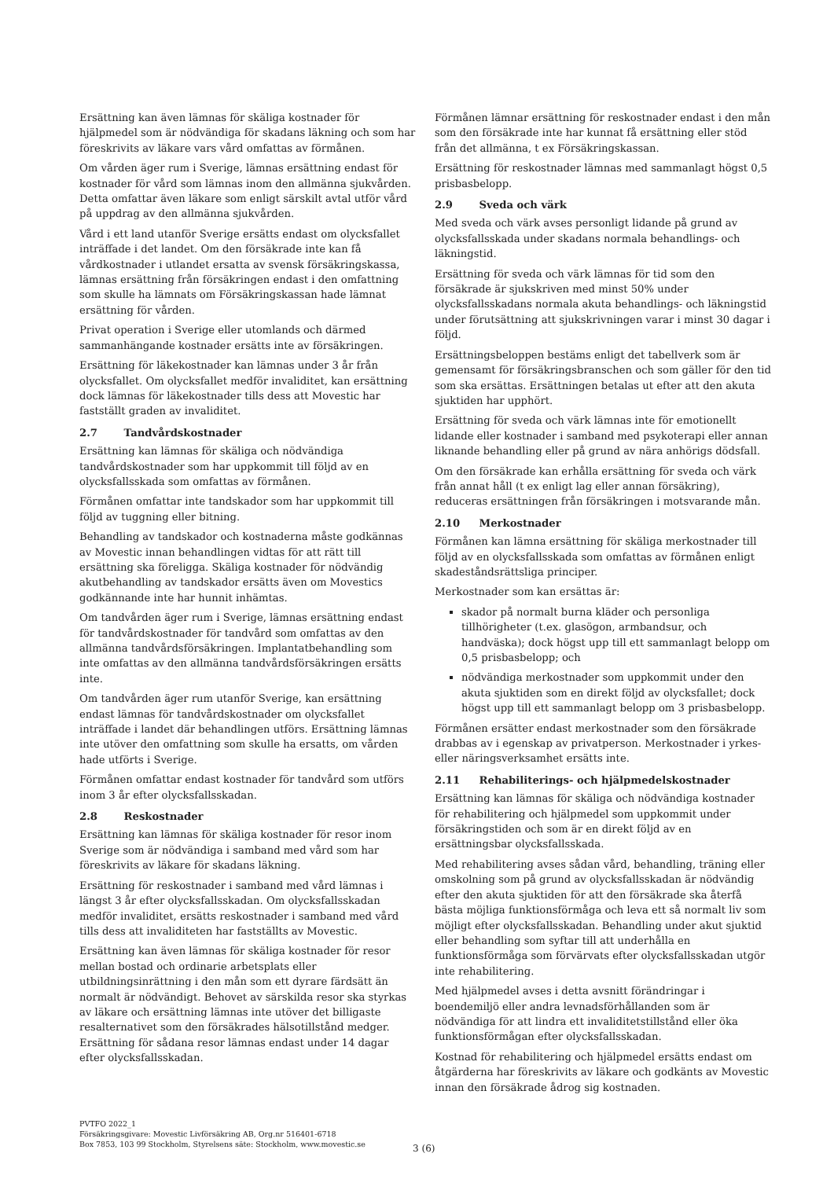Ersättning kan även lämnas för skäliga kostnader för hjälpmedel som är nödvändiga för skadans läkning och som har föreskrivits av läkare vars vård omfattas av förmånen.
Om vården äger rum i Sverige, lämnas ersättning endast för kostnader för vård som lämnas inom den allmänna sjukvården. Detta omfattar även läkare som enligt särskilt avtal utför vård på uppdrag av den allmänna sjukvården.
Vård i ett land utanför Sverige ersätts endast om olycksfallet inträffade i det landet. Om den försäkrade inte kan få vårdkostnader i utlandet ersatta av svensk försäkringskassa, lämnas ersättning från försäkringen endast i den omfattning som skulle ha lämnats om Försäkringskassan hade lämnat ersättning för vården.
Privat operation i Sverige eller utomlands och därmed sammanhängande kostnader ersätts inte av försäkringen.
Ersättning för läkekostnader kan lämnas under 3 år från olycksfallet. Om olycksfallet medför invaliditet, kan ersättning dock lämnas för läkekostnader tills dess att Movestic har fastställt graden av invaliditet.
2.7 Tandvårdskostnader
Ersättning kan lämnas för skäliga och nödvändiga tandvårdskostnader som har uppkommit till följd av en olycksfallsskada som omfattas av förmånen.
Förmånen omfattar inte tandskador som har uppkommit till följd av tuggning eller bitning.
Behandling av tandskador och kostnaderna måste godkännas av Movestic innan behandlingen vidtas för att rätt till ersättning ska föreligga. Skäliga kostnader för nödvändig akutbehandling av tandskador ersätts även om Movestics godkännande inte har hunnit inhämtas.
Om tandvården äger rum i Sverige, lämnas ersättning endast för tandvårdskostnader för tandvård som omfattas av den allmänna tandvårdsförsäkringen. Implantatbehandling som inte omfattas av den allmänna tandvårdsförsäkringen ersätts inte.
Om tandvården äger rum utanför Sverige, kan ersättning endast lämnas för tandvårdskostnader om olycksfallet inträffade i landet där behandlingen utförs. Ersättning lämnas inte utöver den omfattning som skulle ha ersatts, om vården hade utförts i Sverige.
Förmånen omfattar endast kostnader för tandvård som utförs inom 3 år efter olycksfallsskadan.
2.8 Reskostnader
Ersättning kan lämnas för skäliga kostnader för resor inom Sverige som är nödvändiga i samband med vård som har föreskrivits av läkare för skadans läkning.
Ersättning för reskostnader i samband med vård lämnas i längst 3 år efter olycksfallsskadan. Om olycksfallsskadan medför invaliditet, ersätts reskostnader i samband med vård tills dess att invaliditeten har fastställts av Movestic.
Ersättning kan även lämnas för skäliga kostnader för resor mellan bostad och ordinarie arbetsplats eller utbildningsinrättning i den mån som ett dyrare färdsätt än normalt är nödvändigt. Behovet av särskilda resor ska styrkas av läkare och ersättning lämnas inte utöver det billigaste resalternativet som den försäkrades hälsotillstånd medger. Ersättning för sådana resor lämnas endast under 14 dagar efter olycksfallsskadan.
Förmånen lämnar ersättning för reskostnader endast i den mån som den försäkrade inte har kunnat få ersättning eller stöd från det allmänna, t ex Försäkringskassan.
Ersättning för reskostnader lämnas med sammanlagt högst 0,5 prisbasbelopp.
2.9 Sveda och värk
Med sveda och värk avses personligt lidande på grund av olycksfallsskada under skadans normala behandlings- och läkningstid.
Ersättning för sveda och värk lämnas för tid som den försäkrade är sjukskriven med minst 50% under olycksfallsskadans normala akuta behandlings- och läkningstid under förutsättning att sjukskrivningen varar i minst 30 dagar i följd.
Ersättningsbeloppen bestäms enligt det tabellverk som är gemensamt för försäkringsbranschen och som gäller för den tid som ska ersättas. Ersättningen betalas ut efter att den akuta sjuktiden har upphört.
Ersättning för sveda och värk lämnas inte för emotionellt lidande eller kostnader i samband med psykoterapi eller annan liknande behandling eller på grund av nära anhörigs dödsfall.
Om den försäkrade kan erhålla ersättning för sveda och värk från annat håll (t ex enligt lag eller annan försäkring), reduceras ersättningen från försäkringen i motsvarande mån.
2.10 Merkostnader
Förmånen kan lämna ersättning för skäliga merkostnader till följd av en olycksfallsskada som omfattas av förmånen enligt skadeståndsrättsliga principer.
Merkostnader som kan ersättas är:
skador på normalt burna kläder och personliga tillhörigheter (t.ex. glasögon, armbandsur, och handväska); dock högst upp till ett sammanlagt belopp om 0,5 prisbasbelopp; och
nödvändiga merkostnader som uppkommit under den akuta sjuktiden som en direkt följd av olycksfallet; dock högst upp till ett sammanlagt belopp om 3 prisbasbelopp.
Förmånen ersätter endast merkostnader som den försäkrade drabbas av i egenskap av privatperson. Merkostnader i yrkes- eller näringsverksamhet ersätts inte.
2.11 Rehabiliterings- och hjälpmedelskostnader
Ersättning kan lämnas för skäliga och nödvändiga kostnader för rehabilitering och hjälpmedel som uppkommit under försäkringstiden och som är en direkt följd av en ersättningsbar olycksfallsskada.
Med rehabilitering avses sådan vård, behandling, träning eller omskolning som på grund av olycksfallsskadan är nödvändig efter den akuta sjuktiden för att den försäkrade ska återfå bästa möjliga funktionsförmåga och leva ett så normalt liv som möjligt efter olycksfallsskadan. Behandling under akut sjuktid eller behandling som syftar till att underhålla en funktionsförmåga som förvärvats efter olycksfallsskadan utgör inte rehabilitering.
Med hjälpmedel avses i detta avsnitt förändringar i boendemiljö eller andra levnadsförhållanden som är nödvändiga för att lindra ett invaliditetstillstånd eller öka funktionsförmågan efter olycksfallsskadan.
Kostnad för rehabilitering och hjälpmedel ersätts endast om åtgärderna har föreskrivits av läkare och godkänts av Movestic innan den försäkrade ådrog sig kostnaden.
PVTFO 2022_1
Försäkringsgivare: Movestic Livförsäkring AB, Org.nr 516401-6718
Box 7853, 103 99 Stockholm, Styrelsens säte: Stockholm, www.movestic.se
3 (6)